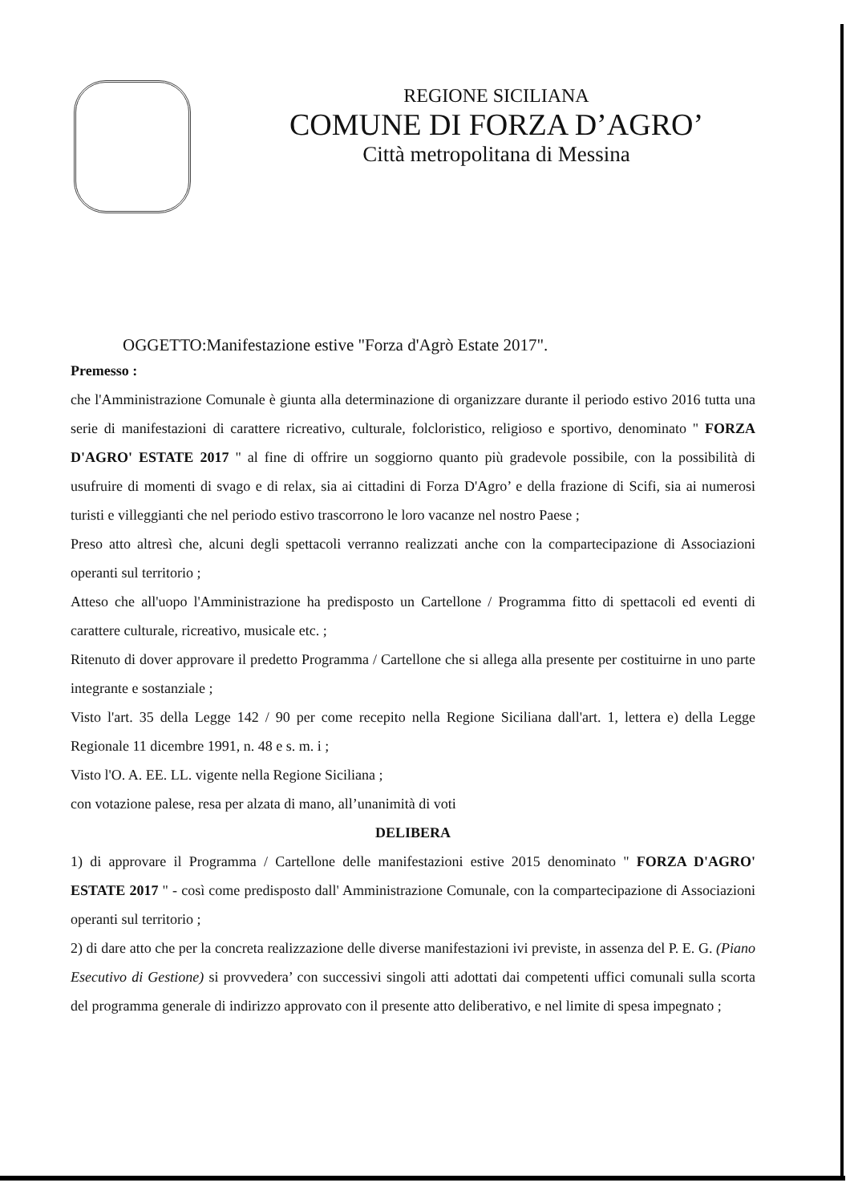REGIONE SICILIANA
COMUNE DI FORZA D’AGRO’
Città metropolitana di Messina
OGGETTO:Manifestazione estive "Forza d'Agrò Estate 2017".
Premesso :
che l'Amministrazione Comunale è giunta alla determinazione di organizzare durante il periodo estivo 2016 tutta una serie di manifestazioni di carattere ricreativo, culturale, folcloristico, religioso e sportivo, denominato " FORZA D'AGRO' ESTATE 2017 " al fine di offrire un soggiorno quanto più gradevole possibile, con la possibilità di usufruire di momenti di svago e di relax, sia ai cittadini di Forza D'Agro’ e della frazione di Scifi, sia ai numerosi turisti e villeggianti che nel periodo estivo trascorrono le loro vacanze nel nostro Paese ;
Preso atto altresì che, alcuni degli spettacoli verranno realizzati anche con la compartecipazione di Associazioni operanti sul territorio ;
Atteso che all'uopo l'Amministrazione ha predisposto un Cartellone / Programma fitto di spettacoli ed eventi di carattere culturale, ricreativo, musicale etc. ;
Ritenuto di dover approvare il predetto Programma / Cartellone che si allega alla presente per costituirne in uno parte integrante e sostanziale ;
Visto l'art. 35 della Legge 142 / 90 per come recepito nella Regione Siciliana dall'art. 1, lettera e) della Legge Regionale 11 dicembre 1991, n. 48 e s. m. i ;
Visto l'O. A. EE. LL. vigente nella Regione Siciliana ;
con votazione palese, resa per alzata di mano, all’unanimità di voti
DELIBERA
1) di approvare il Programma / Cartellone delle manifestazioni estive 2015 denominato " FORZA D'AGRO' ESTATE 2017 " - così come predisposto dall' Amministrazione Comunale, con la compartecipazione di Associazioni operanti sul territorio ;
2) di dare atto che per la concreta realizzazione delle diverse manifestazioni ivi previste, in assenza del P. E. G. (Piano Esecutivo di Gestione) si provvedera’ con successivi singoli atti adottati dai competenti uffici comunali sulla scorta del programma generale di indirizzo approvato con il presente atto deliberativo, e nel limite di spesa impegnato ;